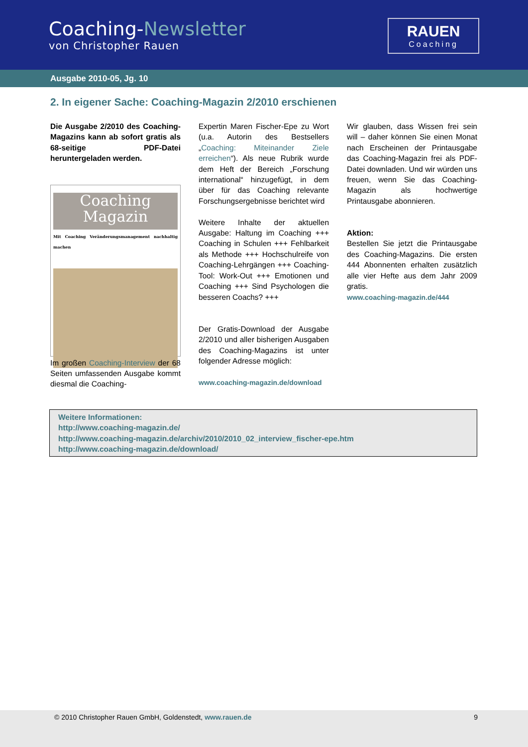Coaching-Newsletter
von Christopher Rauen
RAUEN
Coaching
Ausgabe 2010-05, Jg. 10
2. In eigener Sache: Coaching-Magazin 2/2010 erschienen
Die Ausgabe 2/2010 des Coaching-Magazins kann ab sofort gratis als 68-seitige PDF-Datei heruntergeladen werden.
Coaching
Magazin
Mit Coaching Veränderungsmanagement nachhaltig machen
Im großen Coaching-Interview der 68 Seiten umfassenden Ausgabe kommt diesmal die Coaching-
Expertin Maren Fischer-Epe zu Wort (u.a. Autorin des Bestsellers „Coaching: Miteinander Ziele erreichen“). Als neue Rubrik wurde dem Heft der Bereich „Forschung international“ hinzugefügt, in dem über für das Coaching relevante Forschungsergebnisse berichtet wird
Weitere Inhalte der aktuellen Ausgabe: Haltung im Coaching +++ Coaching in Schulen +++ Fehlbarkeit als Methode +++ Hochschulreife von Coaching-Lehrgängen +++ Coaching-Tool: Work-Out +++ Emotionen und Coaching +++ Sind Psychologen die besseren Coachs? +++
Der Gratis-Download der Ausgabe 2/2010 und aller bisherigen Ausgaben des Coaching-Magazins ist unter folgender Adresse möglich:
www.coaching-magazin.de/download
Wir glauben, dass Wissen frei sein will – daher können Sie einen Monat nach Erscheinen der Printausgabe das Coaching-Magazin frei als PDF-Datei downladen. Und wir würden uns freuen, wenn Sie das Coaching-Magazin als hochwertige Printausgabe abonnieren.
Aktion:
Bestellen Sie jetzt die Printausgabe des Coaching-Magazins. Die ersten 444 Abonnenten erhalten zusätzlich alle vier Hefte aus dem Jahr 2009 gratis.
www.coaching-magazin.de/444
Weitere Informationen:
http://www.coaching-magazin.de/
http://www.coaching-magazin.de/archiv/2010/2010_02_interview_fischer-epe.htm
http://www.coaching-magazin.de/download/
© 2010 Christopher Rauen GmbH, Goldenstedt, www.rauen.de 9